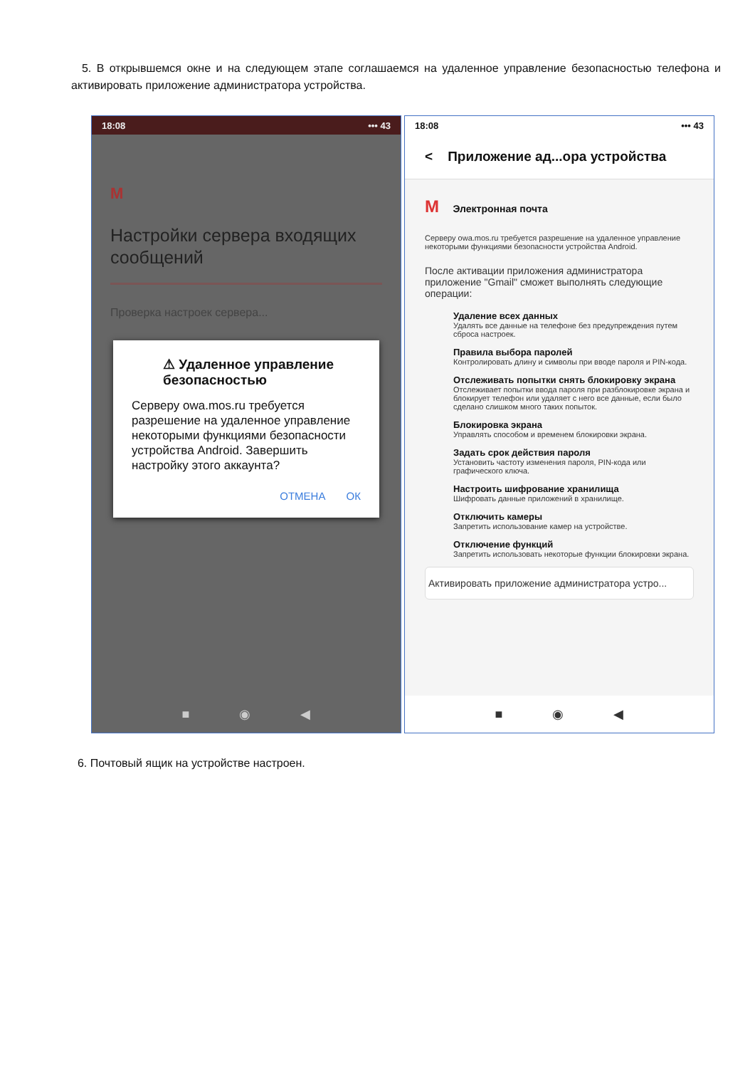5. В открывшемся окне и на следующем этапе соглашаемся на удаленное управление безопасностью телефона и активировать приложение администратора устройства.
18:08 ••• 43
M
Настройки сервера входящих сообщений
Проверка настроек сервера...
⚠ Удаленное управление безопасностью
Серверу owa.mos.ru требуется разрешение на удаленное управление некоторыми функциями безопасности устройства Android. Завершить настройку этого аккаунта?
ОТМЕНА ОК
■ ◉ ◀
18:08 ••• 43
< Приложение ад...ора устройства
M Электронная почта
Серверу owa.mos.ru требуется разрешение на удаленное управление некоторыми функциями безопасности устройства Android.
После активации приложения администратора приложение "Gmail" сможет выполнять следующие операции:
Удаление всех данных
Удалять все данные на телефоне без предупреждения путем сброса настроек.
Правила выбора паролей
Контролировать длину и символы при вводе пароля и PIN-кода.
Отслеживать попытки снять блокировку экрана
Отслеживает попытки ввода пароля при разблокировке экрана и блокирует телефон или удаляет с него все данные, если было сделано слишком много таких попыток.
Блокировка экрана
Управлять способом и временем блокировки экрана.
Задать срок действия пароля
Установить частоту изменения пароля, PIN-кода или графического ключа.
Настроить шифрование хранилища
Шифровать данные приложений в хранилище.
Отключить камеры
Запретить использование камер на устройстве.
Отключение функций
Запретить использовать некоторые функции блокировки экрана.
Активировать приложение администратора устро...
■ ◉ ◀
6. Почтовый ящик на устройстве настроен.